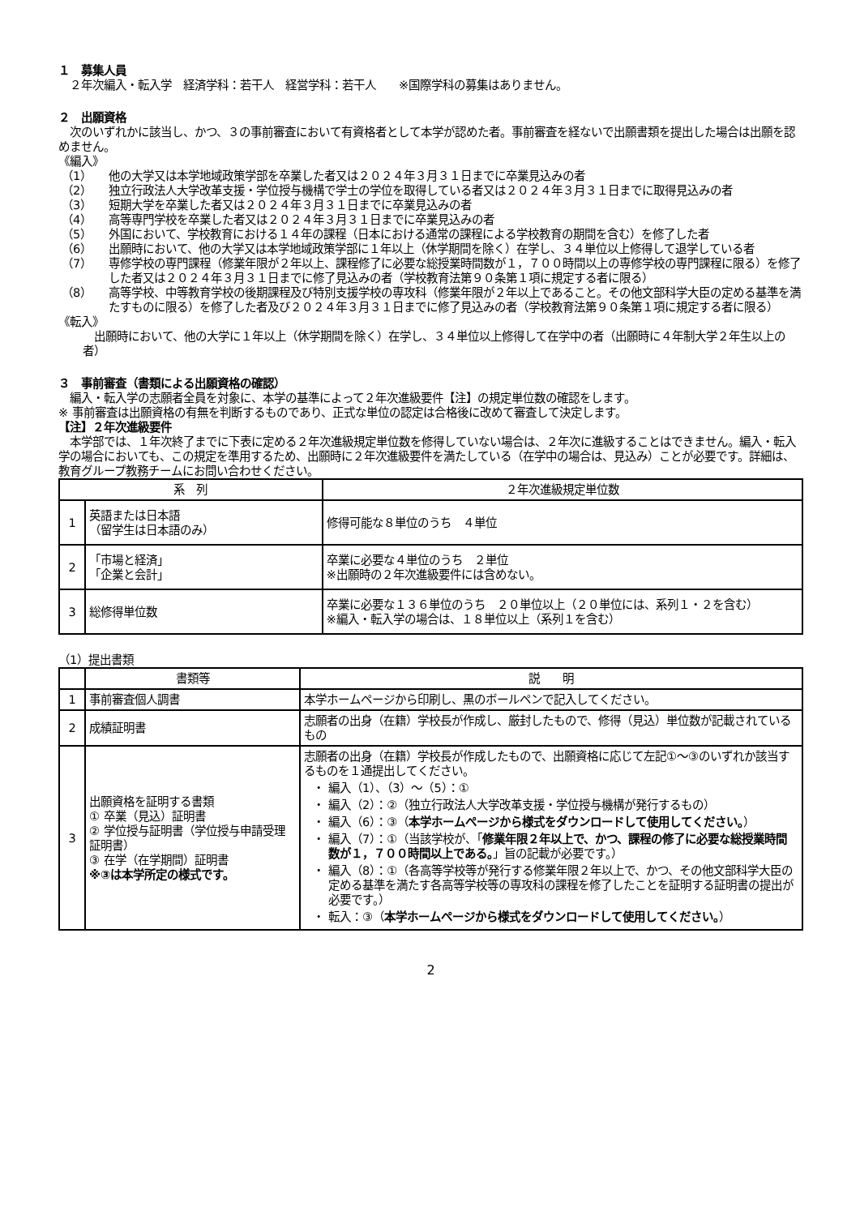１　募集人員
　２年次編入・転入学　経済学科：若干人　経営学科：若干人　　※国際学科の募集はありません。
２　出願資格
　次のいずれかに該当し、かつ、３の事前審査において有資格者として本学が認めた者。事前審査を経ないで出願書類を提出した場合は出願を認めません。
《編入》
（1） 他の大学又は本学地域政策学部を卒業した者又は２０２４年３月３１日までに卒業見込みの者
（2） 独立行政法人大学改革支援・学位授与機構で学士の学位を取得している者又は２０２４年３月３１日までに取得見込みの者
（3） 短期大学を卒業した者又は２０２４年３月３１日までに卒業見込みの者
（4） 高等専門学校を卒業した者又は２０２４年３月３１日までに卒業見込みの者
（5） 外国において、学校教育における１４年の課程（日本における通常の課程による学校教育の期間を含む）を修了した者
（6） 出願時において、他の大学又は本学地域政策学部に１年以上（休学期間を除く）在学し、３４単位以上修得して退学している者
（7） 専修学校の専門課程（修業年限が２年以上、課程修了に必要な総授業時間数が１，７００時間以上の専修学校の専門課程に限る）を修了した者又は２０２４年３月３１日までに修了見込みの者（学校教育法第９０条第１項に規定する者に限る）
（8） 高等学校、中等教育学校の後期課程及び特別支援学校の専攻科（修業年限が２年以上であること。その他文部科学大臣の定める基準を満たすものに限る）を修了した者及び２０２４年３月３１日までに修了見込みの者（学校教育法第９０条第１項に規定する者に限る）
《転入》
　出願時において、他の大学に１年以上（休学期間を除く）在学し、３４単位以上修得して在学中の者（出願時に４年制大学２年生以上の者）
３　事前審査（書類による出願資格の確認）
　編入・転入学の志願者全員を対象に、本学の基準によって２年次進級要件【注】の規定単位数の確認をします。
※ 事前審査は出願資格の有無を判断するものであり、正式な単位の認定は合格後に改めて審査して決定します。
【注】２年次進級要件
　本学部では、１年次終了までに下表に定める２年次進級規定単位数を修得していない場合は、２年次に進級することはできません。編入・転入学の場合においても、この規定を準用するため、出願時に２年次進級要件を満たしている（在学中の場合は、見込み）ことが必要です。詳細は、教育グループ教務チームにお問い合わせください。
| 系 列 | | ２年次進級規定単位数 |
| --- | --- | --- |
| 1 | 英語または日本語 （留学生は日本語のみ） | 修得可能な８単位のうち ４単位 |
| 2 | 「市場と経済」 「企業と会計」 | 卒業に必要な４単位のうち ２単位 ※出願時の２年次進級要件には含めない。 |
| 3 | 総修得単位数 | 卒業に必要な１３６単位のうち ２０単位以上（２０単位には、系列１・２を含む） ※編入・転入学の場合は、１８単位以上（系列１を含む） |
（1）提出書類
| | 書類等 | 説 明 |
| --- | --- | --- |
| 1 | 事前審査個人調書 | 本学ホームページから印刷し、黒のボールペンで記入してください。 |
| 2 | 成績証明書 | 志願者の出身（在籍）学校長が作成し、厳封したもので、修得（見込）単位数が記載されているもの |
| 3 | 出願資格を証明する書類 ① 卒業（見込）証明書 ② 学位授与証明書（学位授与申請受理証明書） ③ 在学（在学期間）証明書 ※③は本学所定の様式です。 | 志願者の出身（在籍）学校長が作成したもので、出願資格に応じて左記①～③のいずれか該当するものを１通提出してください。 編入（1）、（3）～（5）：① 編入（2）：②（独立行政法人大学改革支援・学位授与機構が発行するもの） 編入（6）：③（ 本学ホームページから様式をダウンロードして使用してください。 ） 編入（7）：①（当該学校が、「 修業年限２年以上で、かつ、課程の修了に必要な総授業時間数が１，７００時間以上である。 」旨の記載が必要です。） 編入（8）：①（各高等学校等が発行する修業年限２年以上で、かつ、その他文部科学大臣の定める基準を満たす各高等学校等の専攻科の課程を修了したことを証明する証明書の提出が必要です。） 転入：③（ 本学ホームページから様式をダウンロードして使用してください。 ） |
2